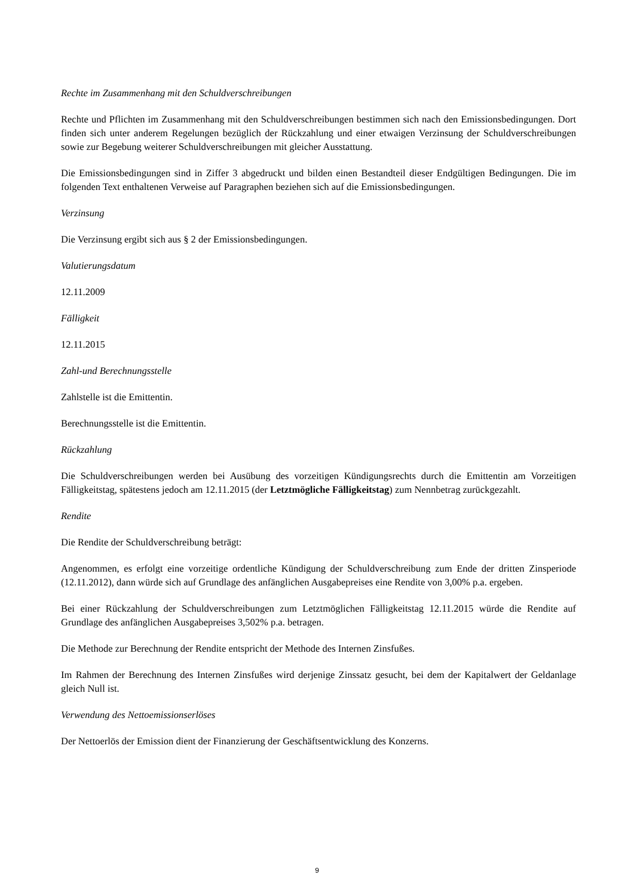Rechte im Zusammenhang mit den Schuldverschreibungen
Rechte und Pflichten im Zusammenhang mit den Schuldverschreibungen bestimmen sich nach den Emissionsbedingungen. Dort finden sich unter anderem Regelungen bezüglich der Rückzahlung und einer etwaigen Verzinsung der Schuldverschreibungen sowie zur Begebung weiterer Schuldverschreibungen mit gleicher Ausstattung.
Die Emissionsbedingungen sind in Ziffer 3 abgedruckt und bilden einen Bestandteil dieser Endgültigen Bedingungen. Die im folgenden Text enthaltenen Verweise auf Paragraphen beziehen sich auf die Emissionsbedingungen.
Verzinsung
Die Verzinsung ergibt sich aus § 2 der Emissionsbedingungen.
Valutierungsdatum
12.11.2009
Fälligkeit
12.11.2015
Zahl-und Berechnungsstelle
Zahlstelle ist die Emittentin.
Berechnungsstelle ist die Emittentin.
Rückzahlung
Die Schuldverschreibungen werden bei Ausübung des vorzeitigen Kündigungsrechts durch die Emittentin am Vorzeitigen Fälligkeitstag, spätestens jedoch am 12.11.2015 (der Letztmögliche Fälligkeitstag) zum Nennbetrag zurückgezahlt.
Rendite
Die Rendite der Schuldverschreibung beträgt:
Angenommen, es erfolgt eine vorzeitige ordentliche Kündigung der Schuldverschreibung zum Ende der dritten Zinsperiode (12.11.2012), dann würde sich auf Grundlage des anfänglichen Ausgabepreises eine Rendite von 3,00% p.a. ergeben.
Bei einer Rückzahlung der Schuldverschreibungen zum Letztmöglichen Fälligkeitstag 12.11.2015 würde die Rendite auf Grundlage des anfänglichen Ausgabepreises 3,502% p.a. betragen.
Die Methode zur Berechnung der Rendite entspricht der Methode des Internen Zinsfußes.
Im Rahmen der Berechnung des Internen Zinsfußes wird derjenige Zinssatz gesucht, bei dem der Kapitalwert der Geldanlage gleich Null ist.
Verwendung des Nettoemissionserlöses
Der Nettoerlös der Emission dient der Finanzierung der Geschäftsentwicklung des Konzerns.
9